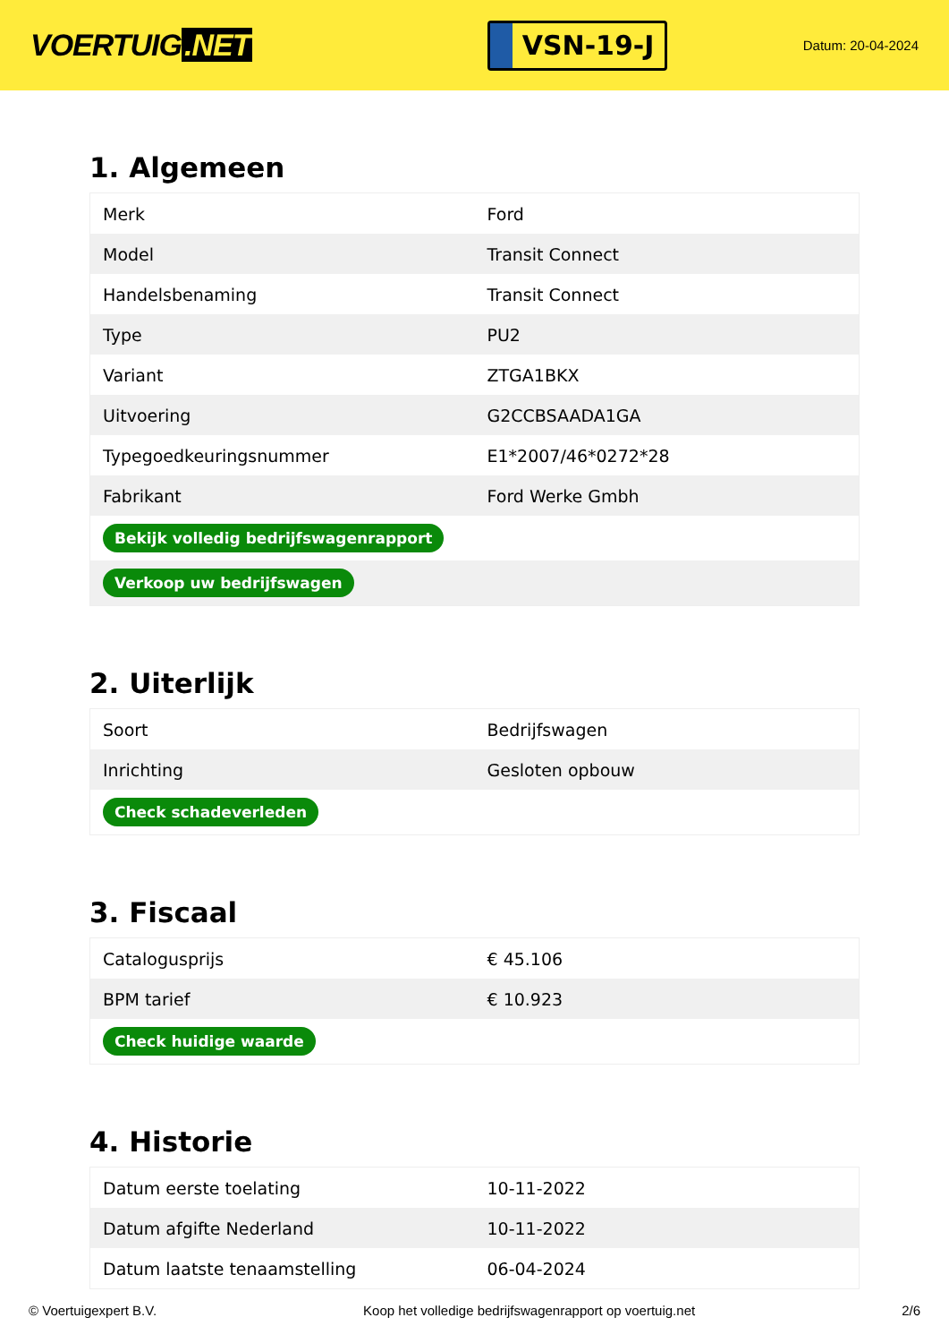VOERTUIG.NET
VSN-19-J
Datum: 20-04-2024
1. Algemeen
| Merk | Ford |
| Model | Transit Connect |
| Handelsbenaming | Transit Connect |
| Type | PU2 |
| Variant | ZTGA1BKX |
| Uitvoering | G2CCBSAADA1GA |
| Typegoedkeuringsnummer | E1*2007/46*0272*28 |
| Fabrikant | Ford Werke Gmbh |
| Bekijk volledig bedrijfswagenrapport | |
| Verkoop uw bedrijfswagen | |
2. Uiterlijk
| Soort | Bedrijfswagen |
| Inrichting | Gesloten opbouw |
| Check schadeverleden | |
3. Fiscaal
| Catalogusprijs | € 45.106 |
| BPM tarief | € 10.923 |
| Check huidige waarde | |
4. Historie
| Datum eerste toelating | 10-11-2022 |
| Datum afgifte Nederland | 10-11-2022 |
| Datum laatste tenaamstelling | 06-04-2024 |
© Voertuigexpert B.V. Koop het volledige bedrijfswagenrapport op voertuig.net 2/6